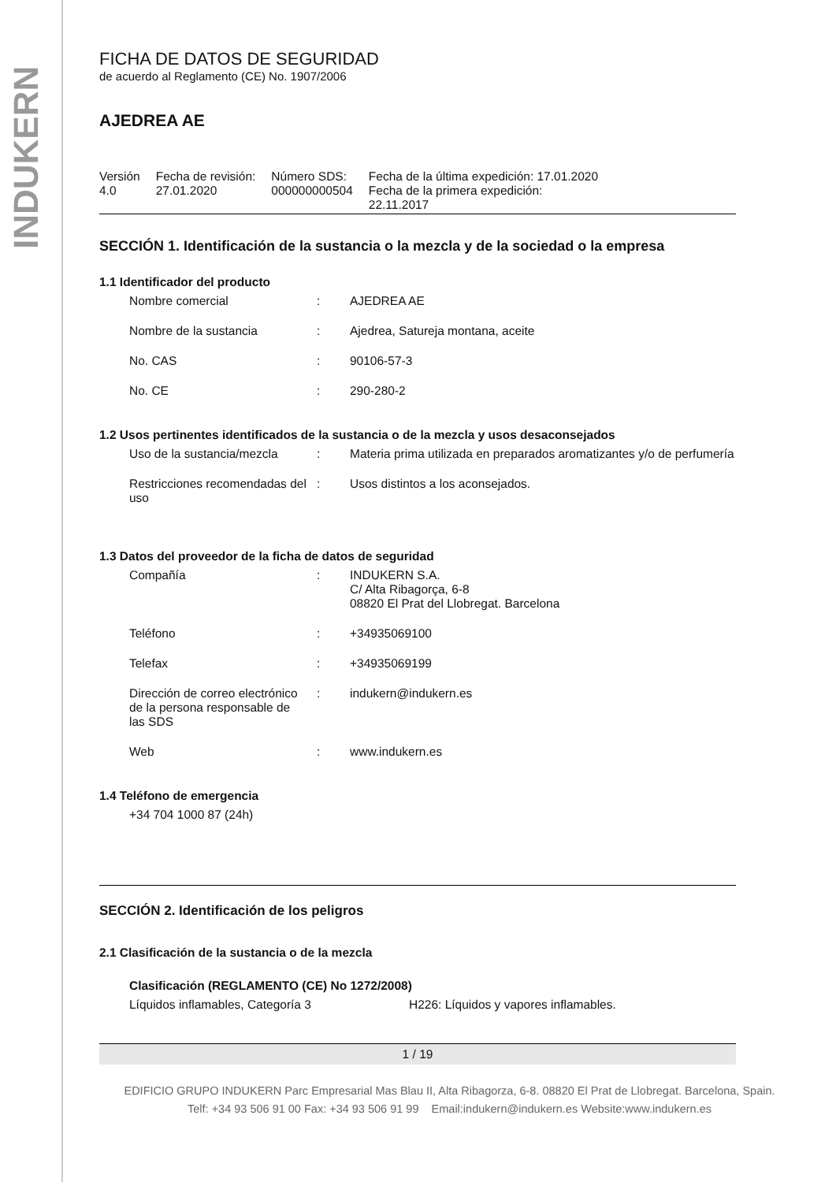INDUKERN
FICHA DE DATOS DE SEGURIDAD
de acuerdo al Reglamento (CE) No. 1907/2006
AJEDREA AE
| Versión 4.0 | Fecha de revisión: 27.01.2020 | Número SDS: 000000000504 | Fecha de la última expedición: 17.01.2020 Fecha de la primera expedición: 22.11.2017 |
SECCIÓN 1. Identificación de la sustancia o la mezcla y de la sociedad o la empresa
1.1 Identificador del producto
| Nombre comercial | : | AJEDREA AE |
| Nombre de la sustancia | : | Ajedrea, Satureja montana, aceite |
| No. CAS | : | 90106-57-3 |
| No. CE | : | 290-280-2 |
1.2 Usos pertinentes identificados de la sustancia o de la mezcla y usos desaconsejados
| Uso de la sustancia/mezcla | : | Materia prima utilizada en preparados aromatizantes y/o de perfumería |
| Restricciones recomendadas del uso | : | Usos distintos a los aconsejados. |
1.3 Datos del proveedor de la ficha de datos de seguridad
| Compañía | : | INDUKERN S.A. C/ Alta Ribagorça, 6-8 08820 El Prat del Llobregat. Barcelona |
| Teléfono | : | +34935069100 |
| Telefax | : | +34935069199 |
| Dirección de correo electrónico de la persona responsable de las SDS | : | indukern@indukern.es |
| Web | : | www.indukern.es |
1.4 Teléfono de emergencia
+34 704 1000 87 (24h)
SECCIÓN 2. Identificación de los peligros
2.1 Clasificación de la sustancia o de la mezcla
Clasificación (REGLAMENTO (CE) No 1272/2008)
| Líquidos inflamables, Categoría 3 | H226: Líquidos y vapores inflamables. |
1 / 19
EDIFICIO GRUPO INDUKERN Parc Empresarial Mas Blau II, Alta Ribagorza, 6-8. 08820 El Prat de Llobregat. Barcelona, Spain.
Telf: +34 93 506 91 00 Fax: +34 93 506 91 99 Email:indukern@indukern.es Website:www.indukern.es